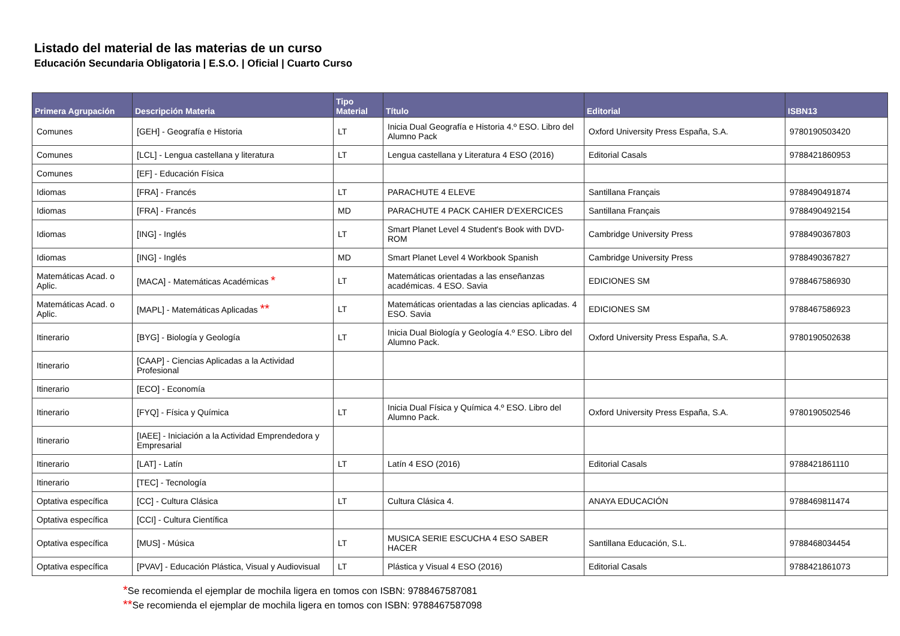Listado del material de las materias de un curso
Educación Secundaria Obligatoria | E.S.O. | Oficial | Cuarto Curso
| Primera Agrupación | Descripción Materia | Tipo Material | Título | Editorial | ISBN13 |
| --- | --- | --- | --- | --- | --- |
| Comunes | [GEH] - Geografía e Historia | LT | Inicia Dual Geografía e Historia 4.º ESO. Libro del Alumno Pack | Oxford University Press España, S.A. | 9780190503420 |
| Comunes | [LCL] - Lengua castellana y literatura | LT | Lengua castellana y Literatura 4 ESO (2016) | Editorial Casals | 9788421860953 |
| Comunes | [EF] - Educación Física | | | | |
| Idiomas | [FRA] - Francés | LT | PARACHUTE 4 ELEVE | Santillana Français | 9788490491874 |
| Idiomas | [FRA] - Francés | MD | PARACHUTE 4 PACK CAHIER D'EXERCICES | Santillana Français | 9788490492154 |
| Idiomas | [ING] - Inglés | LT | Smart Planet Level 4 Student's Book with DVD-ROM | Cambridge University Press | 9788490367803 |
| Idiomas | [ING] - Inglés | MD | Smart Planet Level 4 Workbook Spanish | Cambridge University Press | 9788490367827 |
| Matemáticas Acad. o Aplic. | [MACA] - Matemáticas Académicas * | LT | Matemáticas orientadas a las enseñanzas académicas. 4 ESO. Savia | EDICIONES SM | 9788467586930 |
| Matemáticas Acad. o Aplic. | [MAPL] - Matemáticas Aplicadas ** | LT | Matemáticas orientadas a las ciencias aplicadas. 4 ESO. Savia | EDICIONES SM | 9788467586923 |
| Itinerario | [BYG] - Biología y Geología | LT | Inicia Dual Biología y Geología 4.º ESO. Libro del Alumno Pack. | Oxford University Press España, S.A. | 9780190502638 |
| Itinerario | [CAAP] - Ciencias Aplicadas a la Actividad Profesional | | | | |
| Itinerario | [ECO] - Economía | | | | |
| Itinerario | [FYQ] - Física y Química | LT | Inicia Dual Física y Química 4.º ESO. Libro del Alumno Pack. | Oxford University Press España, S.A. | 9780190502546 |
| Itinerario | [IAEE] - Iniciación a la Actividad Emprendedora y Empresarial | | | | |
| Itinerario | [LAT] - Latín | LT | Latín 4 ESO (2016) | Editorial Casals | 9788421861110 |
| Itinerario | [TEC] - Tecnología | | | | |
| Optativa específica | [CC] - Cultura Clásica | LT | Cultura Clásica 4. | ANAYA EDUCACIÓN | 9788469811474 |
| Optativa específica | [CCI] - Cultura Científica | | | | |
| Optativa específica | [MUS] - Música | LT | MUSICA SERIE ESCUCHA 4 ESO SABER HACER | Santillana Educación, S.L. | 9788468034454 |
| Optativa específica | [PVAV] - Educación Plástica, Visual y Audiovisual | LT | Plástica y Visual 4 ESO (2016) | Editorial Casals | 9788421861073 |
*Se recomienda el ejemplar de mochila ligera en tomos con ISBN: 9788467587081
**Se recomienda el ejemplar de mochila ligera en tomos con ISBN: 9788467587098